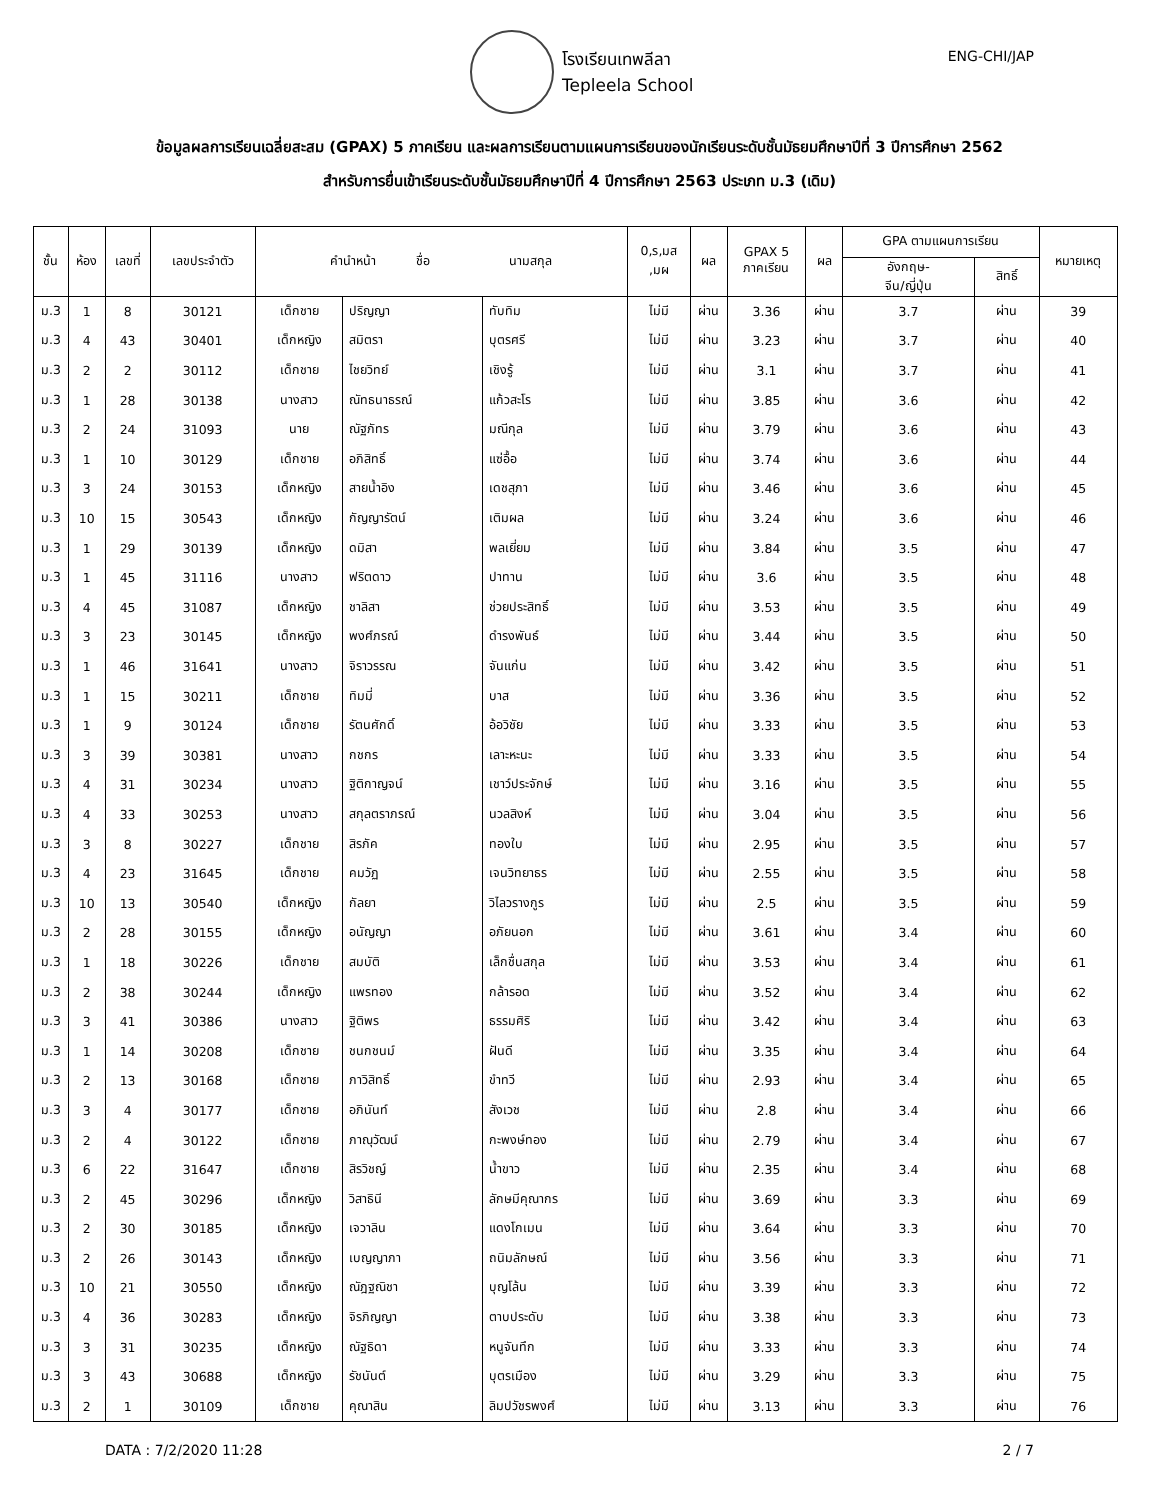โรงเรียนเทพลีลา
Tepleela School
ENG-CHI/JAP
ข้อมูลผลการเรียนเฉลี่ยสะสม (GPAX) 5 ภาคเรียน และผลการเรียนตามแผนการเรียนของนักเรียนระดับชั้นมัธยมศึกษาปีที่ 3 ปีการศึกษา 2562
สำหรับการยื่นเข้าเรียนระดับชั้นมัธยมศึกษาปีที่ 4 ปีการศึกษา 2563 ประเภท ม.3 (เดิม)
| ชั้น | ห้อง | เลขที่ | เลขประจำตัว | คำนำหน้า ชื่อ นามสกุล | | | 0,ร,มส ,มผ | ผล | GPAX 5 ภาคเรียน | ผล | GPA ตามแผนการเรียน | | หมายเหตุ |
| --- | --- | --- | --- | --- | --- | --- | --- | --- | --- | --- | --- | --- | --- |
| | | | | | | | | | | | อังกฤษ- จีน/ญี่ปุ่น | สิทธิ์ | |
| ม.3 | 1 | 8 | 30121 | เด็กชาย | ปริญญา | ทับทิม | ไม่มี | ผ่าน | 3.36 | ผ่าน | 3.7 | ผ่าน | 39 |
| ม.3 | 4 | 43 | 30401 | เด็กหญิง | สมิตรา | บุตรศรี | ไม่มี | ผ่าน | 3.23 | ผ่าน | 3.7 | ผ่าน | 40 |
| ม.3 | 2 | 2 | 30112 | เด็กชาย | ไชยวิทย์ | เชิงรู้ | ไม่มี | ผ่าน | 3.1 | ผ่าน | 3.7 | ผ่าน | 41 |
| ม.3 | 1 | 28 | 30138 | นางสาว | ณัทธนาธรณ์ | แก้วสะโร | ไม่มี | ผ่าน | 3.85 | ผ่าน | 3.6 | ผ่าน | 42 |
| ม.3 | 2 | 24 | 31093 | นาย | ณัฐภัทร | มณีกุล | ไม่มี | ผ่าน | 3.79 | ผ่าน | 3.6 | ผ่าน | 43 |
| ม.3 | 1 | 10 | 30129 | เด็กชาย | อภิสิทธิ์ | แซ่อื้อ | ไม่มี | ผ่าน | 3.74 | ผ่าน | 3.6 | ผ่าน | 44 |
| ม.3 | 3 | 24 | 30153 | เด็กหญิง | สายน้ำอิง | เดชสุภา | ไม่มี | ผ่าน | 3.46 | ผ่าน | 3.6 | ผ่าน | 45 |
| ม.3 | 10 | 15 | 30543 | เด็กหญิง | กัญญารัตน์ | เติมผล | ไม่มี | ผ่าน | 3.24 | ผ่าน | 3.6 | ผ่าน | 46 |
| ม.3 | 1 | 29 | 30139 | เด็กหญิง | ดมิสา | พลเยี่ยม | ไม่มี | ผ่าน | 3.84 | ผ่าน | 3.5 | ผ่าน | 47 |
| ม.3 | 1 | 45 | 31116 | นางสาว | ฟริตดาว | ปาทาน | ไม่มี | ผ่าน | 3.6 | ผ่าน | 3.5 | ผ่าน | 48 |
| ม.3 | 4 | 45 | 31087 | เด็กหญิง | ชาลิสา | ช่วยประสิทธิ์ | ไม่มี | ผ่าน | 3.53 | ผ่าน | 3.5 | ผ่าน | 49 |
| ม.3 | 3 | 23 | 30145 | เด็กหญิง | พงศ์ภรณ์ | ดำรงพันธ์ | ไม่มี | ผ่าน | 3.44 | ผ่าน | 3.5 | ผ่าน | 50 |
| ม.3 | 1 | 46 | 31641 | นางสาว | จิราวรรณ | จันแก่น | ไม่มี | ผ่าน | 3.42 | ผ่าน | 3.5 | ผ่าน | 51 |
| ม.3 | 1 | 15 | 30211 | เด็กชาย | ทิมมี่ | บาส | ไม่มี | ผ่าน | 3.36 | ผ่าน | 3.5 | ผ่าน | 52 |
| ม.3 | 1 | 9 | 30124 | เด็กชาย | รัตนศักดิ์ | อ้อวิชัย | ไม่มี | ผ่าน | 3.33 | ผ่าน | 3.5 | ผ่าน | 53 |
| ม.3 | 3 | 39 | 30381 | นางสาว | กชกร | เลาะหะนะ | ไม่มี | ผ่าน | 3.33 | ผ่าน | 3.5 | ผ่าน | 54 |
| ม.3 | 4 | 31 | 30234 | นางสาว | ฐิติกาญจน์ | เชาว์ประจักษ์ | ไม่มี | ผ่าน | 3.16 | ผ่าน | 3.5 | ผ่าน | 55 |
| ม.3 | 4 | 33 | 30253 | นางสาว | สกุลตราภรณ์ | นวลสิงห์ | ไม่มี | ผ่าน | 3.04 | ผ่าน | 3.5 | ผ่าน | 56 |
| ม.3 | 3 | 8 | 30227 | เด็กชาย | สิรภัค | ทองใบ | ไม่มี | ผ่าน | 2.95 | ผ่าน | 3.5 | ผ่าน | 57 |
| ม.3 | 4 | 23 | 31645 | เด็กชาย | คมวัฏ | เจนวิทยาธร | ไม่มี | ผ่าน | 2.55 | ผ่าน | 3.5 | ผ่าน | 58 |
| ม.3 | 10 | 13 | 30540 | เด็กหญิง | กัลยา | วิไลวรางกูร | ไม่มี | ผ่าน | 2.5 | ผ่าน | 3.5 | ผ่าน | 59 |
| ม.3 | 2 | 28 | 30155 | เด็กหญิง | อนัญญา | อภัยนอก | ไม่มี | ผ่าน | 3.61 | ผ่าน | 3.4 | ผ่าน | 60 |
| ม.3 | 1 | 18 | 30226 | เด็กชาย | สมบัติ | เล็กชื่นสกุล | ไม่มี | ผ่าน | 3.53 | ผ่าน | 3.4 | ผ่าน | 61 |
| ม.3 | 2 | 38 | 30244 | เด็กหญิง | แพรทอง | กล้ารอด | ไม่มี | ผ่าน | 3.52 | ผ่าน | 3.4 | ผ่าน | 62 |
| ม.3 | 3 | 41 | 30386 | นางสาว | ฐิติพร | ธรรมศิริ | ไม่มี | ผ่าน | 3.42 | ผ่าน | 3.4 | ผ่าน | 63 |
| ม.3 | 1 | 14 | 30208 | เด็กชาย | ชนกชนม์ | ฝันดี | ไม่มี | ผ่าน | 3.35 | ผ่าน | 3.4 | ผ่าน | 64 |
| ม.3 | 2 | 13 | 30168 | เด็กชาย | ภาวิสิทธิ์ | ขำทวี | ไม่มี | ผ่าน | 2.93 | ผ่าน | 3.4 | ผ่าน | 65 |
| ม.3 | 3 | 4 | 30177 | เด็กชาย | อภินันท์ | สังเวช | ไม่มี | ผ่าน | 2.8 | ผ่าน | 3.4 | ผ่าน | 66 |
| ม.3 | 2 | 4 | 30122 | เด็กชาย | ภาณุวัฒน์ | กะพงษ์ทอง | ไม่มี | ผ่าน | 2.79 | ผ่าน | 3.4 | ผ่าน | 67 |
| ม.3 | 6 | 22 | 31647 | เด็กชาย | สิรวิชญ์ | น้ำขาว | ไม่มี | ผ่าน | 2.35 | ผ่าน | 3.4 | ผ่าน | 68 |
| ม.3 | 2 | 45 | 30296 | เด็กหญิง | วิสาธินี | ลักษมีคุณากร | ไม่มี | ผ่าน | 3.69 | ผ่าน | 3.3 | ผ่าน | 69 |
| ม.3 | 2 | 30 | 30185 | เด็กหญิง | เจวาลิน | แดงโกเมน | ไม่มี | ผ่าน | 3.64 | ผ่าน | 3.3 | ผ่าน | 70 |
| ม.3 | 2 | 26 | 30143 | เด็กหญิง | เบญญาภา | ถนิมลักษณ์ | ไม่มี | ผ่าน | 3.56 | ผ่าน | 3.3 | ผ่าน | 71 |
| ม.3 | 10 | 21 | 30550 | เด็กหญิง | ณัฎฐณิชา | บุญโล้น | ไม่มี | ผ่าน | 3.39 | ผ่าน | 3.3 | ผ่าน | 72 |
| ม.3 | 4 | 36 | 30283 | เด็กหญิง | จิรภิญญา | ตาบประดับ | ไม่มี | ผ่าน | 3.38 | ผ่าน | 3.3 | ผ่าน | 73 |
| ม.3 | 3 | 31 | 30235 | เด็กหญิง | ณัฐธิดา | หนูจันทึก | ไม่มี | ผ่าน | 3.33 | ผ่าน | 3.3 | ผ่าน | 74 |
| ม.3 | 3 | 43 | 30688 | เด็กหญิง | รัชนันต์ | บุตรเมือง | ไม่มี | ผ่าน | 3.29 | ผ่าน | 3.3 | ผ่าน | 75 |
| ม.3 | 2 | 1 | 30109 | เด็กชาย | คุณาสิน | ลิมปวัชรพงศ์ | ไม่มี | ผ่าน | 3.13 | ผ่าน | 3.3 | ผ่าน | 76 |
DATA : 7/2/2020 11:28 2 / 7